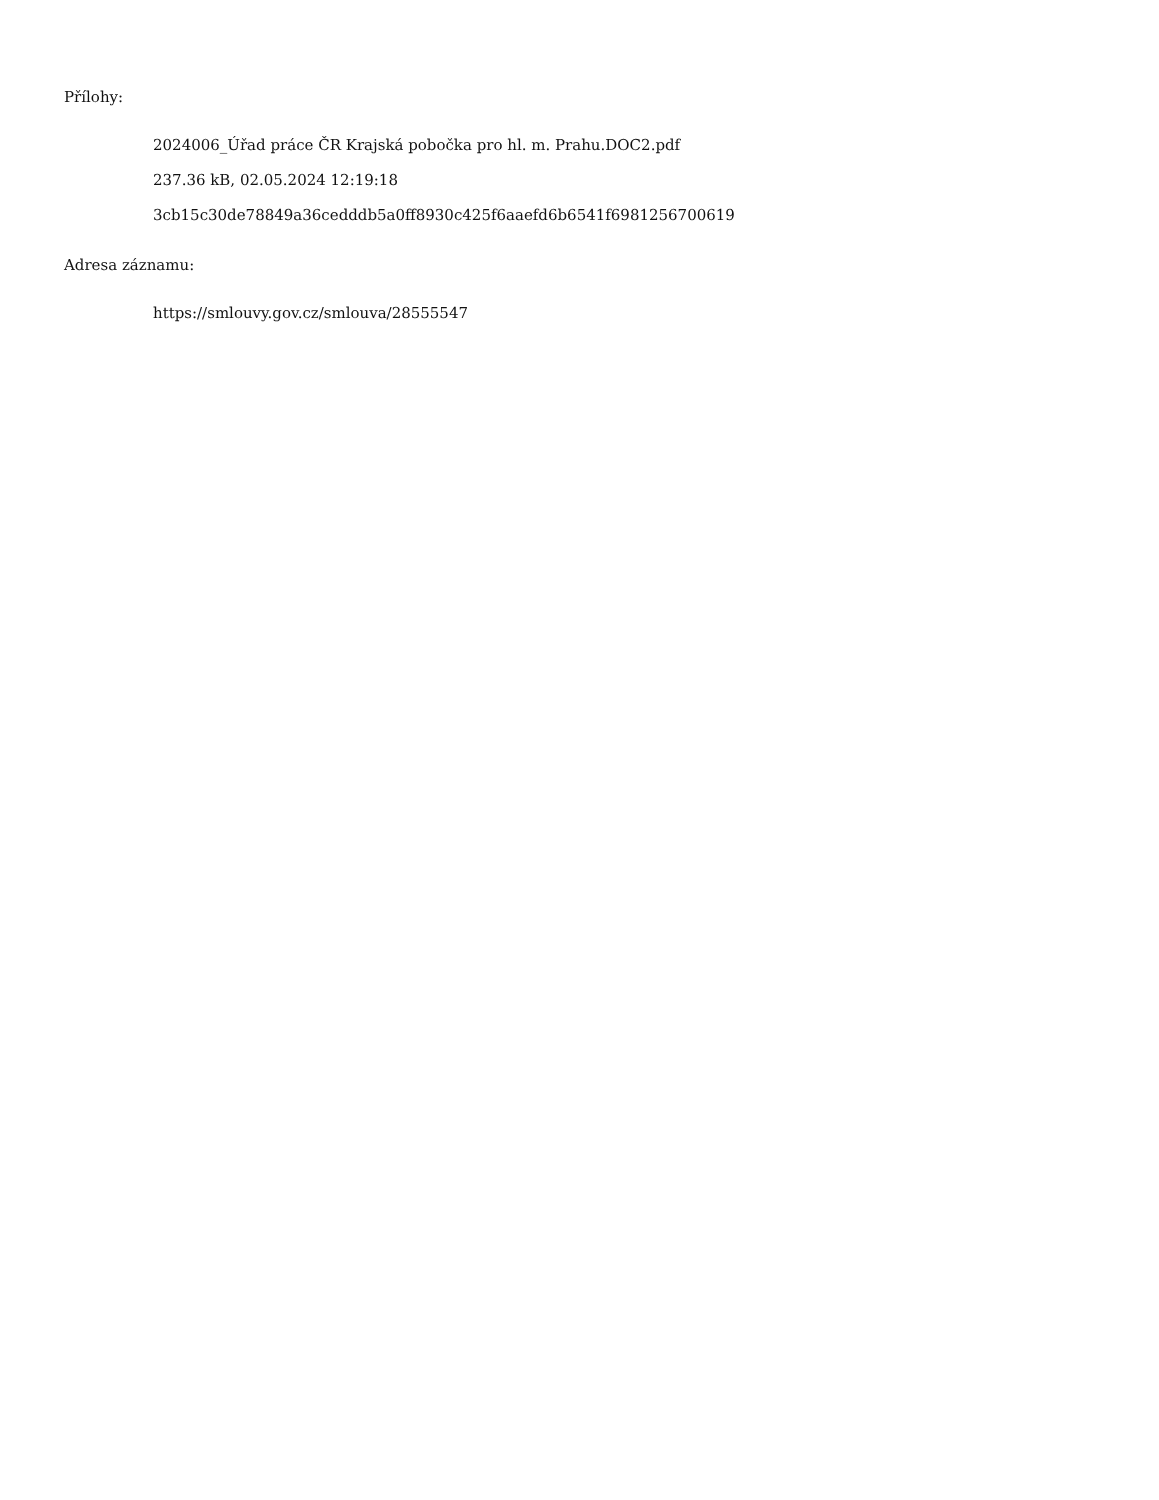Přílohy:
2024006_Úřad práce ČR Krajská pobočka pro hl. m. Prahu.DOC2.pdf
237.36 kB, 02.05.2024 12:19:18
3cb15c30de78849a36cedddb5a0ff8930c425f6aaefd6b6541f6981256700619
Adresa záznamu:
https://smlouvy.gov.cz/smlouva/28555547